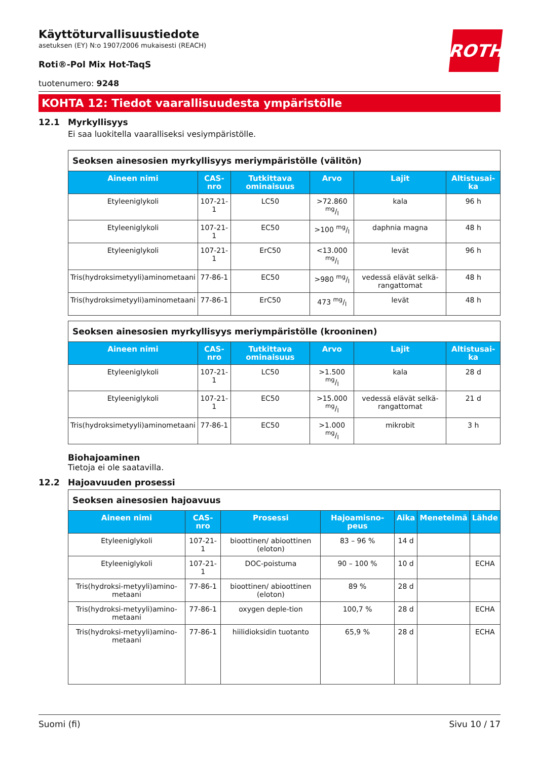ROTH
Käyttöturvallisuustiedote
asetuksen (EY) N:o 1907/2006 mukaisesti (REACH)
Roti®-Pol Mix Hot-TaqS
tuotenumero: 9248
KOHTA 12: Tiedot vaarallisuudesta ympäristölle
12.1 Myrkyllisyys
Ei saa luokitella vaaralliseksi vesiympäristölle.
| Seoksen ainesosien myrkyllisyys meriympäristölle (välitön) | | | | | |
| Aineen nimi | CAS-nro | Tutkittava ominaisuus | Arvo | Lajit | Altistusai-ka |
| Etyleeniglykoli | 107-21-1 | LC50 | >72.860 mg/l | kala | 96 h |
| Etyleeniglykoli | 107-21-1 | EC50 | >100 mg/l | daphnia magna | 48 h |
| Etyleeniglykoli | 107-21-1 | ErC50 | <13.000 mg/l | levät | 96 h |
| Tris(hydroksimetyyli)aminometaani | 77-86-1 | EC50 | >980 mg/l | vedessä elävät selkä-rangattomat | 48 h |
| Tris(hydroksimetyyli)aminometaani | 77-86-1 | ErC50 | 473 mg/l | levät | 48 h |
| Seoksen ainesosien myrkyllisyys meriympäristölle (krooninen) | | | | | |
| Aineen nimi | CAS-nro | Tutkittava ominaisuus | Arvo | Lajit | Altistusai-ka |
| Etyleeniglykoli | 107-21-1 | LC50 | >1.500 mg/l | kala | 28 d |
| Etyleeniglykoli | 107-21-1 | EC50 | >15.000 mg/l | vedessä elävät selkä-rangattomat | 21 d |
| Tris(hydroksimetyyli)aminometaani | 77-86-1 | EC50 | >1.000 mg/l | mikrobit | 3 h |
Biohajoaminen
Tietoja ei ole saatavilla.
12.2 Hajoavuuden prosessi
| Seoksen ainesosien hajoavuus | | | | | | |
| Aineen nimi | CAS-nro | Prosessi | Hajoamisno-peus | Aika | Menetelmä | Lähde |
| Etyleeniglykoli | 107-21-1 | bioottinen/ abioottinen (eloton) | 83 – 96 % | 14 d | | |
| Etyleeniglykoli | 107-21-1 | DOC-poistuma | 90 – 100 % | 10 d | | ECHA |
| Tris(hydroksi-metyyli)amino-metaani | 77-86-1 | bioottinen/ abioottinen (eloton) | 89 % | 28 d | | |
| Tris(hydroksi-metyyli)amino-metaani | 77-86-1 | oxygen deple-tion | 100,7 % | 28 d | | ECHA |
| Tris(hydroksi-metyyli)amino-metaani | 77-86-1 | hiilidioksidin tuotanto | 65,9 % | 28 d | | ECHA |
Suomi (fi) Sivu 10 / 17